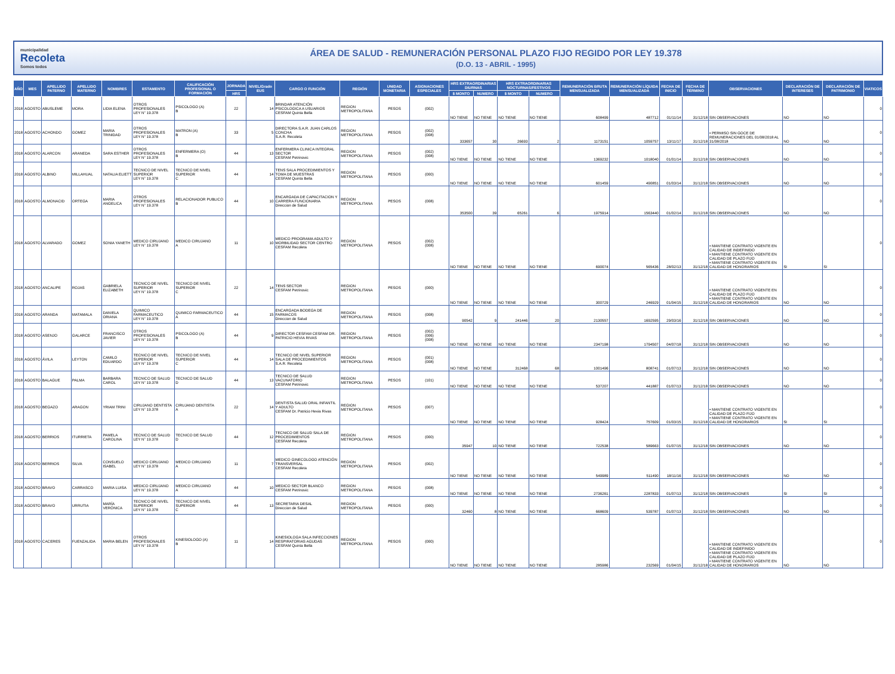municipalidad
Recoleta
Somos todos
ÁREA DE SALUD - REMUNERACIÓN PERSONAL PLAZO FIJO REGIDO POR LEY 19.378
(D.O. 13 - ABRIL - 1995)
| AÑO | MES | APELLIDO PATERNO | APELLIDO MATERNO | NOMBRES | ESTAMENTO | CALIFICACIÓN PROFESIONAL O FORMACIÓN | JORNADA | NIVEL/Grado EUS | CARGO O FUNCIÓN | REGIÓN | UNIDAD MONETARIA | ASIGNACIONES ESPECIALES | HRS EXTRAORDINARIAS DIURNAS | | HRS EXTRAORDINARIAS NOCTURNAS/FESTIVOS | | REMUNERACIÓN BRUTA MENSUALIZADA | REMUNERACIÓN LÍQUIDA MENSUALIZADA | FECHA DE INICIO | FECHA DE TÉRMINO | OBSERVACIONES | DECLARACIÓN DE INTERESES | DECLARACIÓN DE PATRIMONIO | VIATICOS |
| --- | --- | --- | --- | --- | --- | --- | --- | --- | --- | --- | --- | --- | --- | --- | --- | --- | --- | --- | --- | --- | --- | --- | --- | --- |
| | | | | | | | HRS | | | | | | $ MONTO | NUMERO | $ MONTO | NUMERO | | | | | | | | |
| 2018 | AGOSTO | ABUSLEME | MORA | LIDIA ELENA | OTROS PROFESIONALES LEY N° 19.378 | PSICOLOGO (A) B | 22 | 14 | BRINDAR ATENCIÓN PSICOLOGICA A USUARIOS CESFAM Quinta Bella | REGION METROPOLITANA | PESOS | (002) | NO TIENE | NO TIENE | NO TIENE | NO TIENE | 608499 | 487712 | 01/11/14 | 31/12/18 | SIN OBSERVACIONES | NO | NO | 0 |
| 2018 | AGOSTO | ACHONDO | GOMEZ | MARIA TRINIDAD | OTROS PROFESIONALES LEY N° 19.378 | MATRON (A) B | 33 | 5 | DIRECTORA S.A.R. JUAN CARLOS CONCHA S.A.R. Recoleta | REGION METROPOLITANA | PESOS | (002) (008) | 333657 | 30 | 26693 | 2 | 1173151 | 1059757 | 13/11/17 | 31/12/18 | • PERMISO SIN GOCE DE REMUNERACIONES DEL 01/08/2018 AL 31/08/2018 | NO | NO | 0 |
| 2018 | AGOSTO | ALARCON | ARANEDA | SARA ESTHER | OTROS PROFESIONALES LEY N° 19.378 | ENFERMERA (O) B | 44 | 13 | ENFERMERA CLINICA INTEGRAL SECTOR CESFAM Petrinovic | REGION METROPOLITANA | PESOS | (002) (008) | NO TIENE | NO TIENE | NO TIENE | NO TIENE | 1369232 | 1018040 | 01/01/14 | 31/12/18 | SIN OBSERVACIONES | NO | NO | 0 |
| 2018 | AGOSTO | ALBINO | MILLAHUAL | NATALIA ELIETT | TECNICO DE NIVEL SUPERIOR LEY N° 19.378 | TECNICO DE NIVEL SUPERIOR C | 44 | 14 | TENS SALA PROCEDIMIENTOS Y TOMA DE MUESTRAS CESFAM Quinta Bella | REGION METROPOLITANA | PESOS | (000) | NO TIENE | NO TIENE | NO TIENE | NO TIENE | 601459 | 490851 | 01/03/14 | 31/12/18 | SIN OBSERVACIONES | NO | NO | 0 |
| 2018 | AGOSTO | ALMONACID | ORTEGA | MARIA ANGELICA | OTROS PROFESIONALES LEY N° 19.378 | RELACIONADOR PUBLICO B | 44 | 10 | ENCARGADA DE CAPACITACION Y CARRERA FUNCIONARIA Direccion de Salud | REGION METROPOLITANA | PESOS | (008) | 353500 | 39 | 65261 | 6 | 1975914 | 1563440 | 01/02/14 | 31/12/18 | SIN OBSERVACIONES | NO | NO | 0 |
| 2018 | AGOSTO | ALVARADO | GOMEZ | SONIA YANETH | MEDICO CIRUJANO LEY N° 19.378 | MEDICO CIRUJANO A | 11 | 10 | MEDICO PROGRAMA ADULTO Y MORBILIDAD SECTOR CENTRO CESFAM Recoleta | REGION METROPOLITANA | PESOS | (002) (008) | NO TIENE | NO TIENE | NO TIENE | NO TIENE | 690074 | 565436 | 28/02/13 | 31/12/18 | • MANTIENE CONTRATO VIGENTE EN CALIDAD DE INDEFINIDO • MANTIENE CONTRATO VIGENTE EN CALIDAD DE PLAZO FIJO • MANTIENE CONTRATO VIGENTE EN CALIDAD DE HONORARIOS | SI | SI | 0 |
| 2018 | AGOSTO | ANCALIPE | ROJAS | GABRIELA ELIZABETH | TECNICO DE NIVEL SUPERIOR LEY N° 19.378 | TECNICO DE NIVEL SUPERIOR C | 22 | 14 | TENS SECTOR CESFAM Petrinovic | REGION METROPOLITANA | PESOS | (000) | NO TIENE | NO TIENE | NO TIENE | NO TIENE | 300729 | 246929 | 01/04/15 | 31/12/18 | • MANTIENE CONTRATO VIGENTE EN CALIDAD DE PLAZO FIJO • MANTIENE CONTRATO VIGENTE EN CALIDAD DE HONORARIOS | NO | NO | 0 |
| 2018 | AGOSTO | ARANDA | MATAMALA | DANIELA ORIANA | QUIMICO FARMACEUTICO LEY N° 19.378 | QUIMICO FARMACEUTICO A | 44 | 15 | ENCARGADA BODEGA DE FARMACOS Direccion de Salud | REGION METROPOLITANA | PESOS | (008) | 90542 | 9 | 241446 | 20 | 2130557 | 1692595 | 29/03/16 | 31/12/18 | SIN OBSERVACIONES | NO | NO | 0 |
| 2018 | AGOSTO | ASENJO | GALARCE | FRANCISCO JAVIER | OTROS PROFESIONALES LEY N° 19.378 | PSICOLOGO (A) B | 44 | 9 | DIRECTOR CESFAM CESFAM DR. PATRICIO HEVIA RIVAS | REGION METROPOLITANA | PESOS | (002) (006) (008) | NO TIENE | NO TIENE | NO TIENE | NO TIENE | 2347198 | 1794507 | 04/07/18 | 31/12/18 | SIN OBSERVACIONES | NO | NO | 0 |
| 2018 | AGOSTO | ÁVILA | LEYTON | CAMILO EDUARDO | TECNICO DE NIVEL SUPERIOR LEY N° 19.378 | TECNICO DE NIVEL SUPERIOR C | 44 | 14 | TECNICO DE NIVEL SUPERIOR SALA DE PROCEDIMIENTOS S.A.R. Recoleta | REGION METROPOLITANA | PESOS | (001) (008) | NO TIENE | NO TIENE | 312468 | 68 | 1001496 | 808741 | 01/07/13 | 31/12/18 | SIN OBSERVACIONES | NO | NO | 0 |
| 2018 | AGOSTO | BALAGUE | PALMA | BARBARA CAROL | TECNICO DE SALUD LEY N° 19.378 | TECNICO DE SALUD D | 44 | 13 | TECNICO DE SALUD VACUNATORIO CESFAM Petrinovic | REGION METROPOLITANA | PESOS | (101) | NO TIENE | NO TIENE | NO TIENE | NO TIENE | 537207 | 441887 | 01/07/13 | 31/12/18 | SIN OBSERVACIONES | NO | NO | 0 |
| 2018 | AGOSTO | BEGAZO | ARAGON | YRIAM TRINI | CIRUJANO DENTISTA LEY N° 19.378 | CIRUJANO DENTISTA A | 22 | 14 | DENTISTA SALUD ORAL INFANTIL Y ADULTO CESFAM Dr. Patricio Hevia Rivas | REGION METROPOLITANA | PESOS | (007) | NO TIENE | NO TIENE | NO TIENE | NO TIENE | 928424 | 757609 | 01/03/15 | 31/12/18 | • MANTIENE CONTRATO VIGENTE EN CALIDAD DE PLAZO FIJO • MANTIENE CONTRATO VIGENTE EN CALIDAD DE HONORARIOS | SI | SI | 0 |
| 2018 | AGOSTO | BERRIOS | ITURRIETA | PAMELA CAROLINA | TECNICO DE SALUD LEY N° 19.378 | TECNICO DE SALUD D | 44 | 12 | TECNICO DE SALUD SALA DE PROCEDIMIENTOS CESFAM Recoleta | REGION METROPOLITANA | PESOS | (000) | 35947 | 10 | NO TIENE | NO TIENE | 722538 | 589663 | 01/07/15 | 31/12/18 | SIN OBSERVACIONES | NO | NO | 0 |
| 2018 | AGOSTO | BERRIOS | SILVA | CONSUELO ISABEL | MEDICO CIRUJANO LEY N° 19.378 | MEDICO CIRUJANO A | 11 | 7 | MEDICO GINECOLOGO ATENCIÓN TRANSVERSAL CESFAM Recoleta | REGION METROPOLITANA | PESOS | (002) | NO TIENE | NO TIENE | NO TIENE | NO TIENE | 549989 | 511490 | 18/11/16 | 31/12/18 | SIN OBSERVACIONES | NO | NO | 0 |
| 2018 | AGOSTO | BRAVO | CARRASCO | MARIA LUISA | MEDICO CIRUJANO LEY N° 19.378 | MEDICO CIRUJANO A | 44 | 10 | MEDICO SECTOR BLANCO CESFAM Petrinovic | REGION METROPOLITANA | PESOS | (008) | NO TIENE | NO TIENE | NO TIENE | NO TIENE | 2736261 | 2287833 | 01/07/13 | 31/12/18 | SIN OBSERVACIONES | SI | SI | 0 |
| 2018 | AGOSTO | BRAVO | URRUTIA | MARÍA VERÓNICA | TECNICO DE NIVEL SUPERIOR LEY N° 19.378 | TECNICO DE NIVEL SUPERIOR C | 44 | 13 | SECRETARIA DESAL Direccion de Salud | REGION METROPOLITANA | PESOS | (000) | 32460 | 8 | NO TIENE | NO TIENE | 668609 | 539787 | 01/07/13 | 31/12/18 | SIN OBSERVACIONES | NO | NO | 0 |
| 2018 | AGOSTO | CACERES | FUENZALIDA | MARIA BELEN | OTROS PROFESIONALES LEY N° 19.378 | KINESIOLOGO (A) B | 11 | 14 | KINESIOLOGA SALA INFECCIONES RESPIRATORIAS AGUDAS CESFAM Quinta Bella | REGION METROPOLITANA | PESOS | (000) | NO TIENE | NO TIENE | NO TIENE | NO TIENE | 285986 | 232569 | 01/04/15 | 31/12/18 | • MANTIENE CONTRATO VIGENTE EN CALIDAD DE INDEFINIDO • MANTIENE CONTRATO VIGENTE EN CALIDAD DE PLAZO FIJO • MANTIENE CONTRATO VIGENTE EN CALIDAD DE HONORARIOS | NO | NO | 0 |